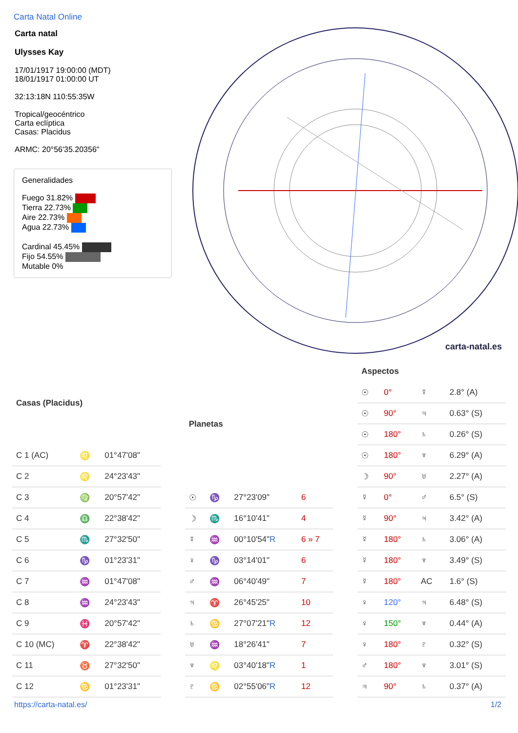Carta Natal Online
Carta natal
Ulysses Kay
17/01/1917 19:00:00 (MDT)
18/01/1917 01:00:00 UT
32:13:18N 110:55:35W
Tropical/geocéntrico
Carta eclíptica
Casas: Placidus
ARMC: 20°56'35.20356"
Generalidades
Fuego 31.82%
Tierra 22.73%
Aire 22.73%
Agua 22.73%
Cardinal 45.45%
Fijo 54.55%
Mutable 0%
carta-natal.es
| Casas (Placidus) | | |
| --- | --- | --- |
| C 1 (AC) | ♌ | 01°47'08" |
| C 2 | ♌ | 24°23'43" |
| C 3 | ♍ | 20°57'42" |
| C 4 | ♎ | 22°38'42" |
| C 5 | ♏ | 27°32'50" |
| C 6 | ♑ | 01°23'31" |
| C 7 | ♒ | 01°47'08" |
| C 8 | ♒ | 24°23'43" |
| C 9 | ♓ | 20°57'42" |
| C 10 (MC) | ♈ | 22°38'42" |
| C 11 | ♉ | 27°32'50" |
| C 12 | ♋ | 01°23'31" |
| Planetas | | | |
| --- | --- | --- | --- |
| ☉ | ♑ | 27°23'09" | 6 |
| ☽ | ♏ | 16°10'41" | 4 |
| ☿ | ♒ | 00°10'54" R | 6 » 7 |
| ♀ | ♑ | 03°14'01" | 6 |
| ♂ | ♒ | 06°40'49" | 7 |
| ♃ | ♈ | 26°45'25" | 10 |
| ♄ | ♋ | 27°07'21" R | 12 |
| ♅ | ♒ | 18°26'41" | 7 |
| ♆ | ♌ | 03°40'18" R | 1 |
| ♇ | ♋ | 02°55'06" R | 12 |
| Aspectos | | | |
| --- | --- | --- | --- |
| ☉ | 0° | ☿ | 2.8° (A) |
| ☉ | 90° | ♃ | 0.63° (S) |
| ☉ | 180° | ♄ | 0.26° (S) |
| ☉ | 180° | ♆ | 6.29° (A) |
| ☽ | 90° | ♅ | 2.27° (A) |
| ☿ | 0° | ♂ | 6.5° (S) |
| ☿ | 90° | ♃ | 3.42° (A) |
| ☿ | 180° | ♄ | 3.06° (A) |
| ☿ | 180° | ♆ | 3.49° (S) |
| ☿ | 180° | AC | 1.6° (S) |
| ♀ | 120° | ♃ | 6.48° (S) |
| ♀ | 150° | ♆ | 0.44° (A) |
| ♀ | 180° | ♇ | 0.32° (S) |
| ♂ | 180° | ♆ | 3.01° (S) |
| ♃ | 90° | ♄ | 0.37° (A) |
https://carta-natal.es/ 1/2